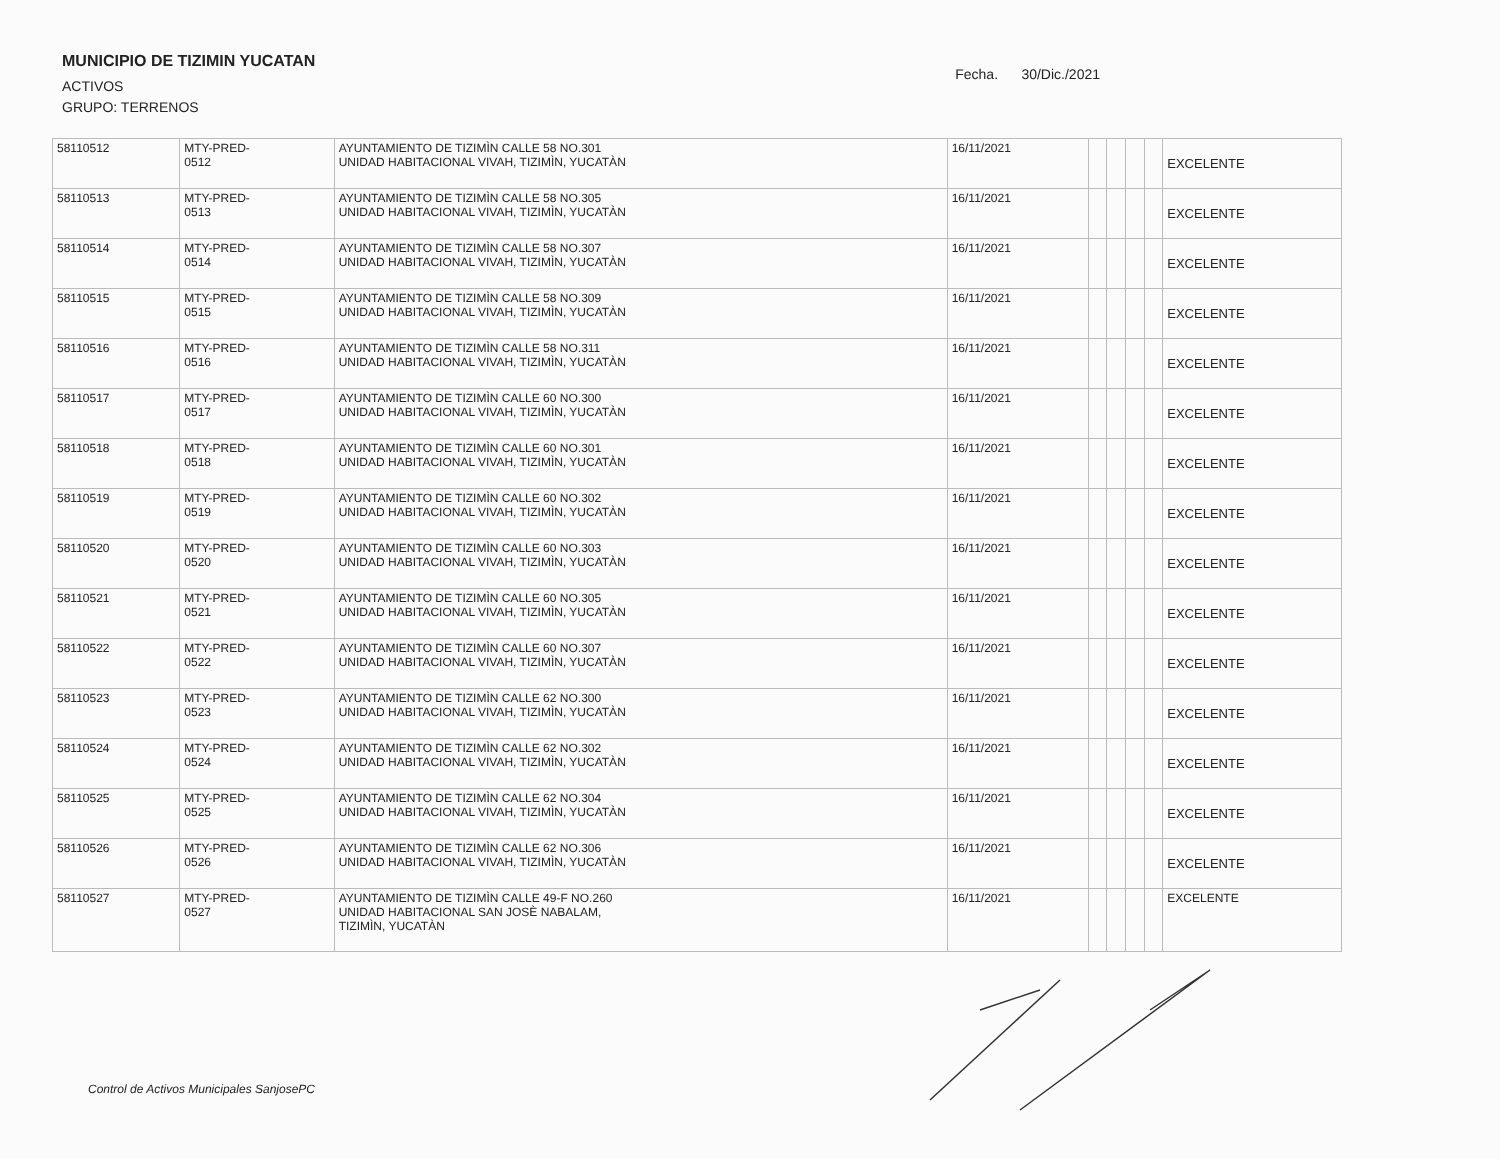MUNICIPIO DE TIZIMIN YUCATAN
ACTIVOS
GRUPO: TERRENOS
Fecha. 30/Dic./2021
| 58110512 | MTY-PRED- 0512 | AYUNTAMIENTO DE TIZIMÌN CALLE 58 NO.301 UNIDAD HABITACIONAL VIVAH, TIZIMÌN, YUCATÀN | 16/11/2021 | | | | | EXCELENTE |
| 58110513 | MTY-PRED- 0513 | AYUNTAMIENTO DE TIZIMÌN CALLE 58 NO.305 UNIDAD HABITACIONAL VIVAH, TIZIMÌN, YUCATÀN | 16/11/2021 | | | | | EXCELENTE |
| 58110514 | MTY-PRED- 0514 | AYUNTAMIENTO DE TIZIMÌN CALLE 58 NO.307 UNIDAD HABITACIONAL VIVAH, TIZIMÌN, YUCATÀN | 16/11/2021 | | | | | EXCELENTE |
| 58110515 | MTY-PRED- 0515 | AYUNTAMIENTO DE TIZIMÌN CALLE 58 NO.309 UNIDAD HABITACIONAL VIVAH, TIZIMÌN, YUCATÀN | 16/11/2021 | | | | | EXCELENTE |
| 58110516 | MTY-PRED- 0516 | AYUNTAMIENTO DE TIZIMÌN CALLE 58 NO.311 UNIDAD HABITACIONAL VIVAH, TIZIMÌN, YUCATÀN | 16/11/2021 | | | | | EXCELENTE |
| 58110517 | MTY-PRED- 0517 | AYUNTAMIENTO DE TIZIMÌN CALLE 60 NO.300 UNIDAD HABITACIONAL VIVAH, TIZIMÌN, YUCATÀN | 16/11/2021 | | | | | EXCELENTE |
| 58110518 | MTY-PRED- 0518 | AYUNTAMIENTO DE TIZIMÌN CALLE 60 NO.301 UNIDAD HABITACIONAL VIVAH, TIZIMÌN, YUCATÀN | 16/11/2021 | | | | | EXCELENTE |
| 58110519 | MTY-PRED- 0519 | AYUNTAMIENTO DE TIZIMÌN CALLE 60 NO.302 UNIDAD HABITACIONAL VIVAH, TIZIMÌN, YUCATÀN | 16/11/2021 | | | | | EXCELENTE |
| 58110520 | MTY-PRED- 0520 | AYUNTAMIENTO DE TIZIMÌN CALLE 60 NO.303 UNIDAD HABITACIONAL VIVAH, TIZIMÌN, YUCATÀN | 16/11/2021 | | | | | EXCELENTE |
| 58110521 | MTY-PRED- 0521 | AYUNTAMIENTO DE TIZIMÌN CALLE 60 NO.305 UNIDAD HABITACIONAL VIVAH, TIZIMÌN, YUCATÀN | 16/11/2021 | | | | | EXCELENTE |
| 58110522 | MTY-PRED- 0522 | AYUNTAMIENTO DE TIZIMÌN CALLE 60 NO.307 UNIDAD HABITACIONAL VIVAH, TIZIMÌN, YUCATÀN | 16/11/2021 | | | | | EXCELENTE |
| 58110523 | MTY-PRED- 0523 | AYUNTAMIENTO DE TIZIMÌN CALLE 62 NO.300 UNIDAD HABITACIONAL VIVAH, TIZIMÌN, YUCATÀN | 16/11/2021 | | | | | EXCELENTE |
| 58110524 | MTY-PRED- 0524 | AYUNTAMIENTO DE TIZIMÌN CALLE 62 NO.302 UNIDAD HABITACIONAL VIVAH, TIZIMÌN, YUCATÀN | 16/11/2021 | | | | | EXCELENTE |
| 58110525 | MTY-PRED- 0525 | AYUNTAMIENTO DE TIZIMÌN CALLE 62 NO.304 UNIDAD HABITACIONAL VIVAH, TIZIMÌN, YUCATÀN | 16/11/2021 | | | | | EXCELENTE |
| 58110526 | MTY-PRED- 0526 | AYUNTAMIENTO DE TIZIMÌN CALLE 62 NO.306 UNIDAD HABITACIONAL VIVAH, TIZIMÌN, YUCATÀN | 16/11/2021 | | | | | EXCELENTE |
| 58110527 | MTY-PRED- 0527 | AYUNTAMIENTO DE TIZIMÌN CALLE 49-F NO.260 UNIDAD HABITACIONAL SAN JOSÈ NABALAM, TIZIMÌN, YUCATÀN | 16/11/2021 | | | | | EXCELENTE |
Control de Activos Municipales SanjosePC